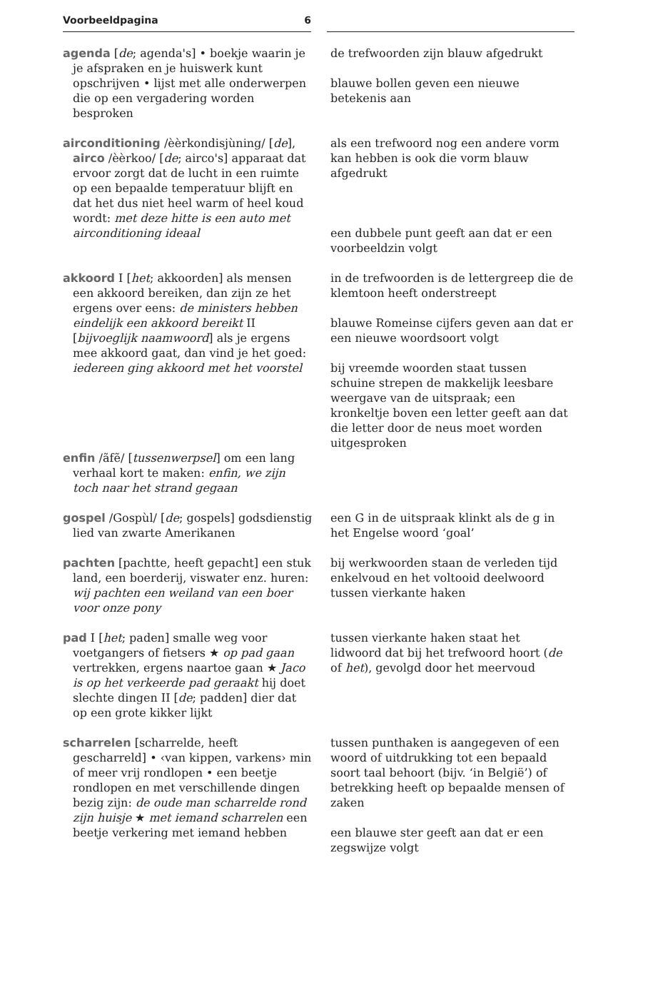Voorbeeldpagina 6
agenda [de; agenda's] • boekje waarin je je afspraken en je huiswerk kunt opschrijven • lijst met alle onderwerpen die op een vergadering worden besproken
de trefwoorden zijn blauw afgedrukt
blauwe bollen geven een nieuwe betekenis aan
airconditioning /èèrkondisjùning/ [de], airco /èèrkoo/ [de; airco's] apparaat dat ervoor zorgt dat de lucht in een ruimte op een bepaalde temperatuur blijft en dat het dus niet heel warm of heel koud wordt: met deze hitte is een auto met airconditioning ideaal
als een trefwoord nog een andere vorm kan hebben is ook die vorm blauw afgedrukt
een dubbele punt geeft aan dat er een voorbeeldzin volgt
akkoord I [het; akkoorden] als mensen een akkoord bereiken, dan zijn ze het ergens over eens: de ministers hebben eindelijk een akkoord bereikt II [bijvoeglijk naamwoord] als je ergens mee akkoord gaat, dan vind je het goed: iedereen ging akkoord met het voorstel
in de trefwoorden is de lettergreep die de klemtoon heeft onderstreept
blauwe Romeinse cijfers geven aan dat er een nieuwe woordsoort volgt
bij vreemde woorden staat tussen schuine strepen de makkelijk leesbare weergave van de uitspraak; een kronkeltje boven een letter geeft aan dat die letter door de neus moet worden uitgesproken
enfin /ãfẽ/ [tussenwerpsel] om een lang verhaal kort te maken: enfin, we zijn toch naar het strand gegaan
gospel /Gospùl/ [de; gospels] godsdienstig lied van zwarte Amerikanen
een G in de uitspraak klinkt als de g in het Engelse woord ‘goal’
pachten [pachtte, heeft gepacht] een stuk land, een boerderij, viswater enz. huren: wij pachten een weiland van een boer voor onze pony
bij werkwoorden staan de verleden tijd enkelvoud en het voltooid deelwoord tussen vierkante haken
pad I [het; paden] smalle weg voor voetgangers of fietsers ★ op pad gaan vertrekken, ergens naartoe gaan ★ Jaco is op het verkeerde pad geraakt hij doet slechte dingen II [de; padden] dier dat op een grote kikker lijkt
tussen vierkante haken staat het lidwoord dat bij het trefwoord hoort (de of het), gevolgd door het meervoud
scharrelen [scharrelde, heeft gescharreld] • ‹van kippen, varkens› min of meer vrij rondlopen • een beetje rondlopen en met verschillende dingen bezig zijn: de oude man scharrelde rond zijn huisje ★ met iemand scharrelen een beetje verkering met iemand hebben
tussen punthaken is aangegeven of een woord of uitdrukking tot een bepaald soort taal behoort (bijv. ‘in België’) of betrekking heeft op bepaalde mensen of zaken
een blauwe ster geeft aan dat er een zegswijze volgt